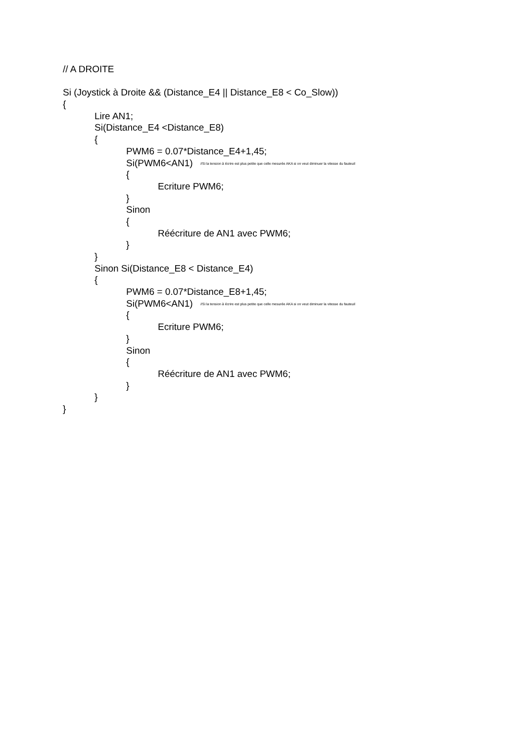// A DROITE
Si (Joystick à Droite && (Distance_E4 || Distance_E8 < Co_Slow))
{
Lire AN1;
Si(Distance_E4 <Distance_E8)
{
PWM6 = 0.07*Distance_E4+1,45;
Si(PWM6<AN1) //Si la tension à écrire est plus petite que celle mesurée AKA si on veut diminuer la vitesse du fauteuil
{
Ecriture PWM6;
}
Sinon
{
Réécriture de AN1 avec PWM6;
}
}
Sinon Si(Distance_E8 < Distance_E4)
{
PWM6 = 0.07*Distance_E8+1,45;
Si(PWM6<AN1) //Si la tension à écrire est plus petite que celle mesurée AKA si on veut diminuer la vitesse du fauteuil
{
Ecriture PWM6;
}
Sinon
{
Réécriture de AN1 avec PWM6;
}
}
}